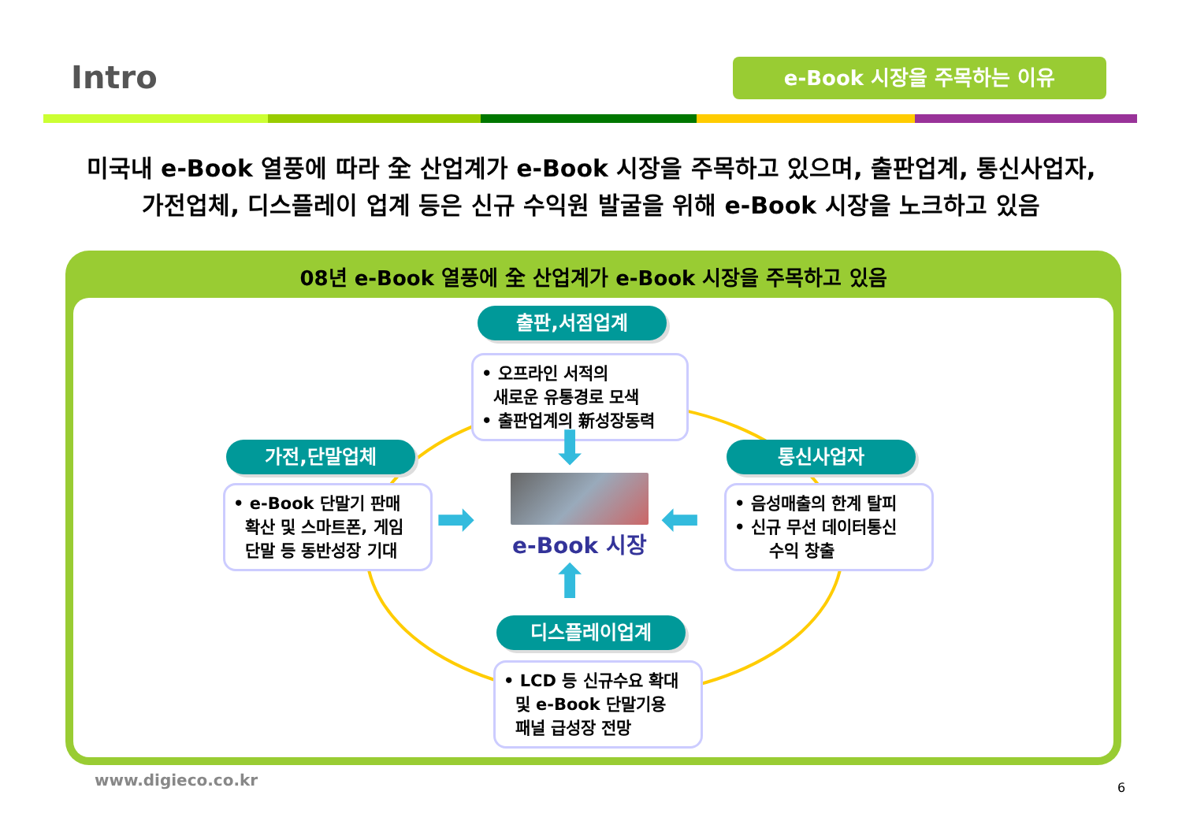Intro e-Book 시장을 주목하는 이유
미국내 e-Book 열풍에 따라 全 산업계가 e-Book 시장을 주목하고 있으며, 출판업계, 통신사업자,
가전업체, 디스플레이 업계 등은 신규 수익원 발굴을 위해 e-Book 시장을 노크하고 있음
08년 e-Book 열풍에 全 산업계가 e-Book 시장을 주목하고 있음
출판,서점업계
• 오프라인 서적의
새로운 유통경로 모색
• 출판업계의 新성장동력
가전,단말업체
• e-Book 단말기 판매
확산 및 스마트폰, 게임
단말 등 동반성장 기대
통신사업자
• 음성매출의 한계 탈피
• 신규 무선 데이터통신
수익 창출
⬇
➡ ⬅
⬆
e-Book 시장
디스플레이업계
• LCD 등 신규수요 확대
및 e-Book 단말기용
패널 급성장 전망
www.digieco.co.kr 6